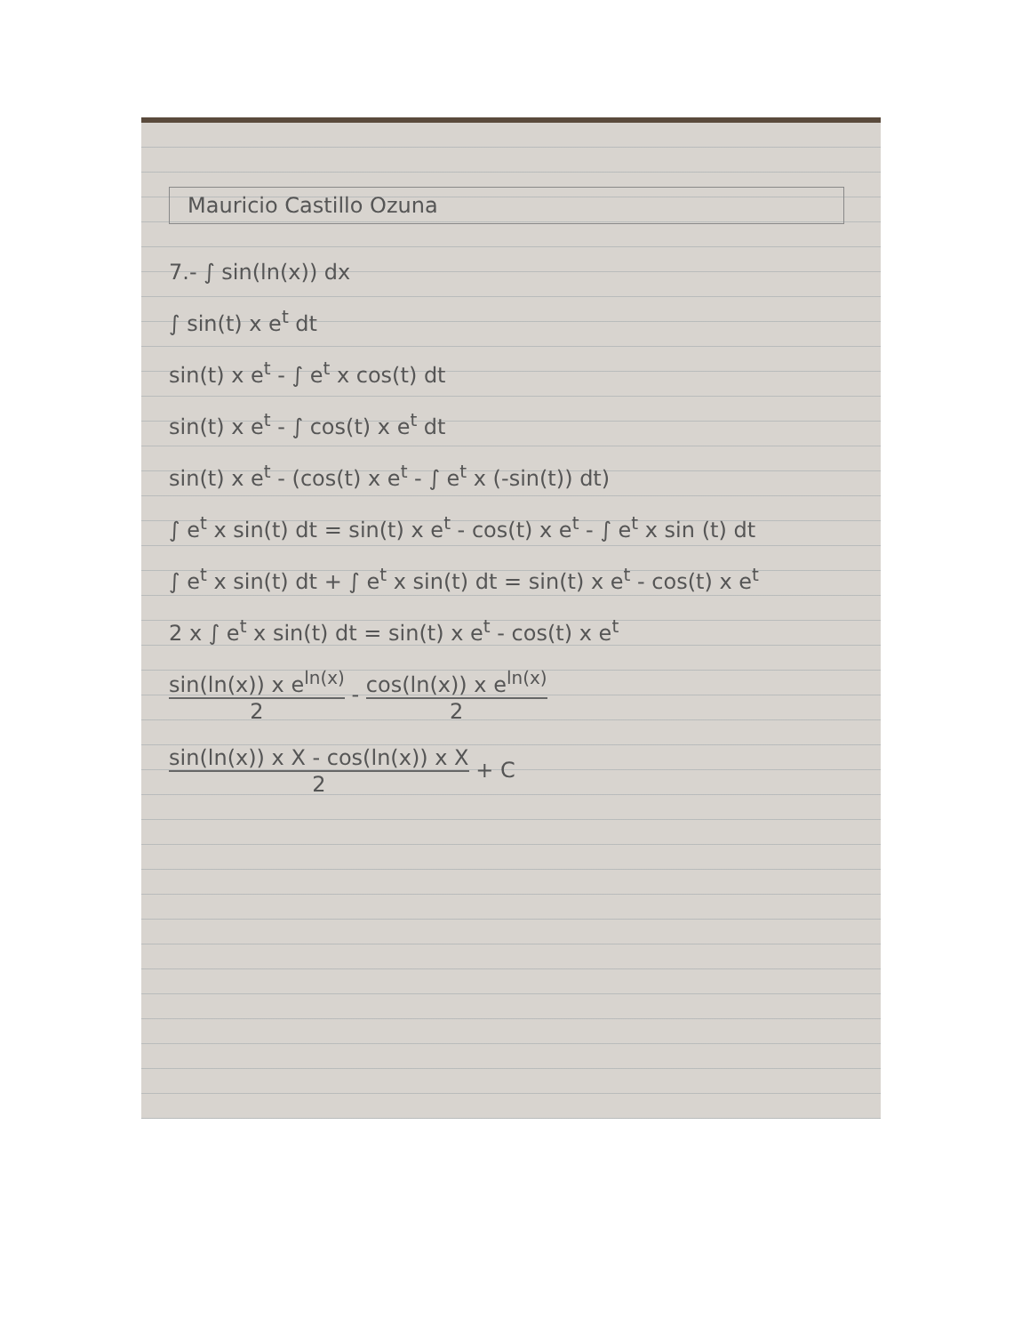Mauricio Castillo Ozuna
7.- ∫ sin(ln(x)) dx
∫ sin(t) x e<sup>t</sup> dt
sin(t) x e<sup>t</sup> - ∫ e<sup>t</sup> x cos(t) dt
sin(t) x e<sup>t</sup> - ∫ cos(t) x e<sup>t</sup> dt
sin(t) x e<sup>t</sup> - (cos(t) x e<sup>t</sup> - ∫ e<sup>t</sup> x (-sin(t)) dt)
∫ e<sup>t</sup> x sin(t) dt = sin(t) x e<sup>t</sup> - cos(t) x e<sup>t</sup> - ∫ e<sup>t</sup> x sin (t) dt
∫ e<sup>t</sup> x sin(t) dt + ∫ e<sup>t</sup> x sin(t) dt = sin(t) x e<sup>t</sup> - cos(t) x e<sup>t</sup>
2 x ∫ e<sup>t</sup> x sin(t) dt = sin(t) x e<sup>t</sup> - cos(t) x e<sup>t</sup>
sin(ln(x)) x e<sup>ln(x)</sup> 2 - cos(ln(x)) x e<sup>ln(x)</sup> 2
sin(ln(x)) x X - cos(ln(x)) x X 2 + C